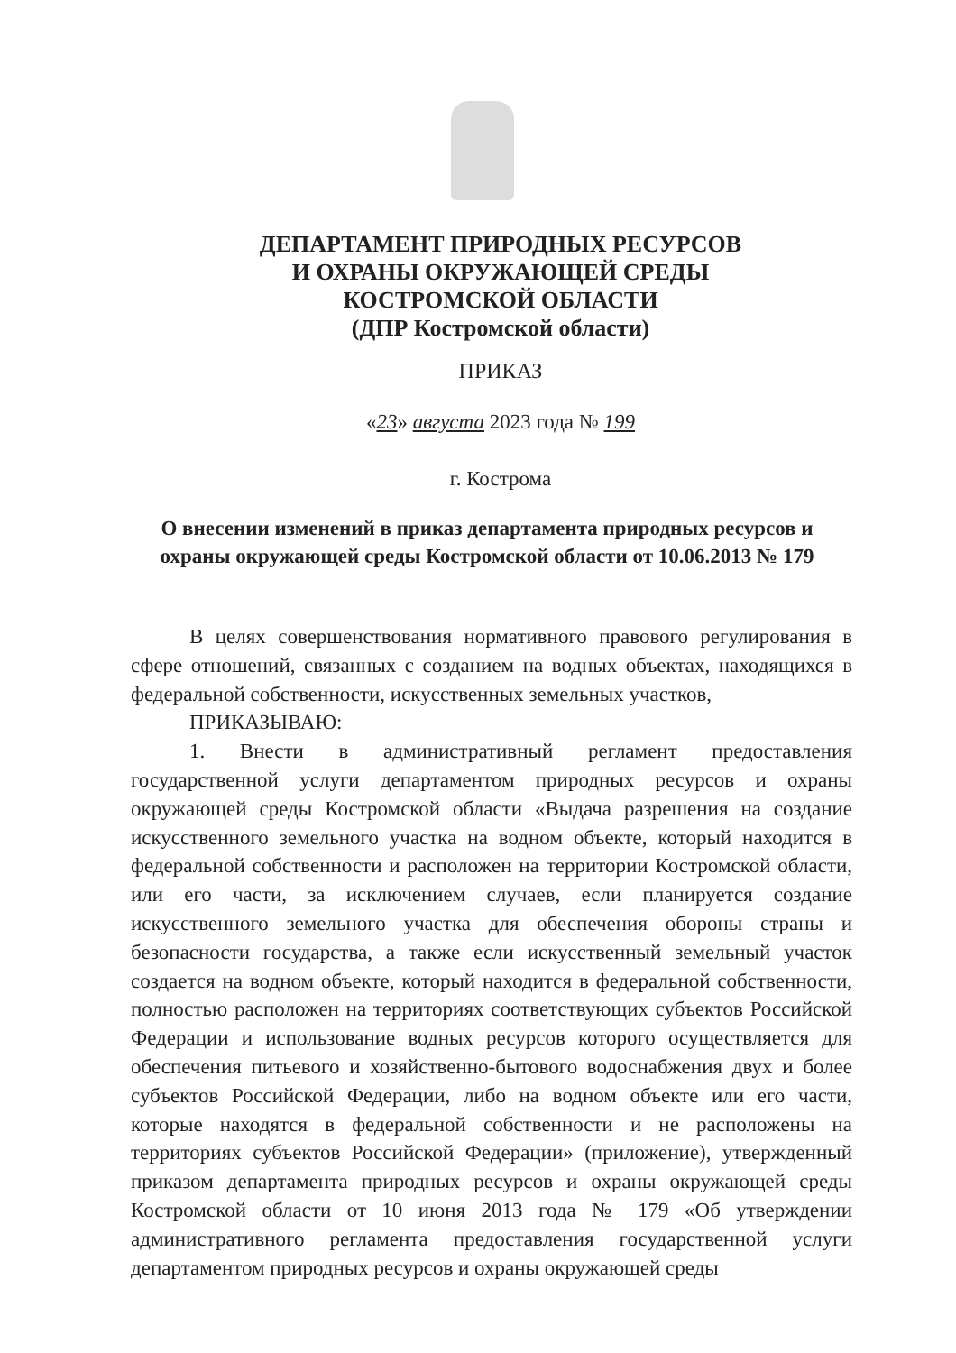ДЕПАРТАМЕНТ ПРИРОДНЫХ РЕСУРСОВ
И ОХРАНЫ ОКРУЖАЮЩЕЙ СРЕДЫ
КОСТРОМСКОЙ ОБЛАСТИ
(ДПР Костромской области)
ПРИКАЗ
«23» августа 2023 года № 199
г. Кострома
О внесении изменений в приказ департамента природных ресурсов и охраны окружающей среды Костромской области от 10.06.2013 № 179
В целях совершенствования нормативного правового регулирования в сфере отношений, связанных с созданием на водных объектах, находящихся в федеральной собственности, искусственных земельных участков,
ПРИКАЗЫВАЮ:
1. Внести в административный регламент предоставления государственной услуги департаментом природных ресурсов и охраны окружающей среды Костромской области «Выдача разрешения на создание искусственного земельного участка на водном объекте, который находится в федеральной собственности и расположен на территории Костромской области, или его части, за исключением случаев, если планируется создание искусственного земельного участка для обеспечения обороны страны и безопасности государства, а также если искусственный земельный участок создается на водном объекте, который находится в федеральной собственности, полностью расположен на территориях соответствующих субъектов Российской Федерации и использование водных ресурсов которого осуществляется для обеспечения питьевого и хозяйственно-бытового водоснабжения двух и более субъектов Российской Федерации, либо на водном объекте или его части, которые находятся в федеральной собственности и не расположены на территориях субъектов Российской Федерации» (приложение), утвержденный приказом департамента природных ресурсов и охраны окружающей среды Костромской области от 10 июня 2013 года № 179 «Об утверждении административного регламента предоставления государственной услуги департаментом природных ресурсов и охраны окружающей среды